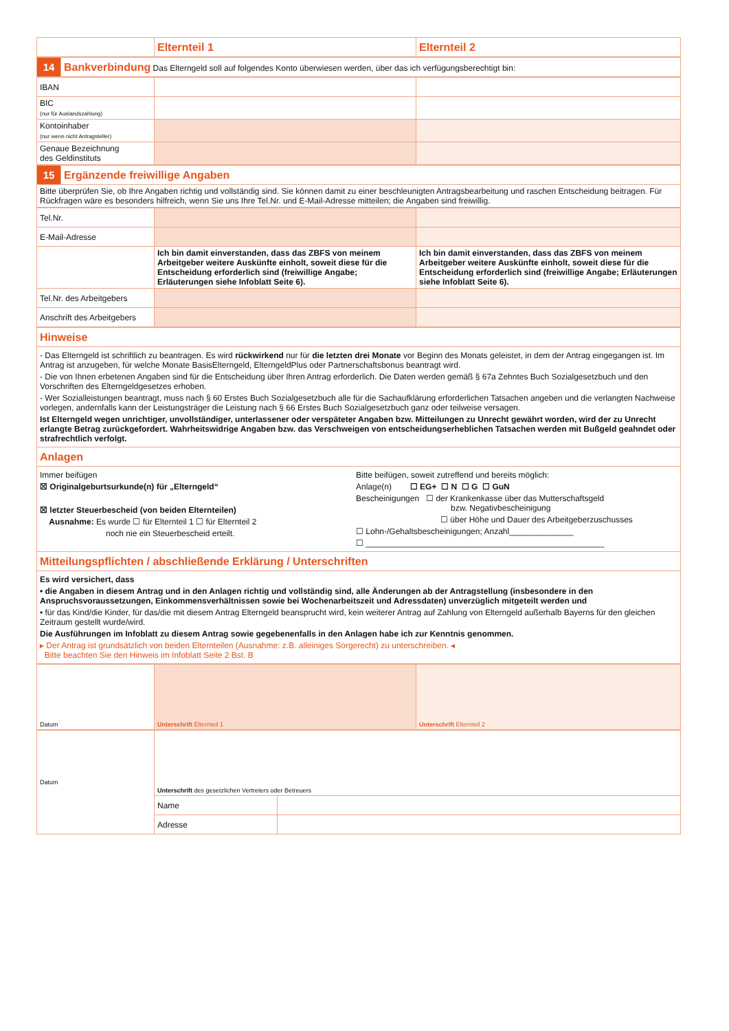| | Elternteil 1 | Elternteil 2 |
| 14 | Bankverbindung Das Elterngeld soll auf folgendes Konto überwiesen werden, über das ich verfügungsberechtigt bin: |
| IBAN | | |
| BIC (nur für Auslandszahlung) | | |
| Kontoinhaber (nur wenn nicht Antragsteller) | | |
| Genaue Bezeichnung des Geldinstituts | | |
| 15 | Ergänzende freiwillige Angaben |
| Bitte überprüfen Sie, ob Ihre Angaben richtig und vollständig sind. Sie können damit zu einer beschleunigten Antragsbearbeitung und raschen Entscheidung beitragen. Für Rückfragen wäre es besonders hilfreich, wenn Sie uns Ihre Tel.Nr. und E-Mail-Adresse mitteilen; die Angaben sind freiwillig. | |
| Tel.Nr. | | |
| E-Mail-Adresse | | |
| | Ich bin damit einverstanden, dass das ZBFS von meinem Arbeitgeber weitere Auskünfte einholt, soweit diese für die Entscheidung erforderlich sind (freiwillige Angabe; Erläuterungen siehe Infoblatt Seite 6). | Ich bin damit einverstanden, dass das ZBFS von meinem Arbeitgeber weitere Auskünfte einholt, soweit diese für die Entscheidung erforderlich sind (freiwillige Angabe; Erläuterungen siehe Infoblatt Seite 6). |
| Tel.Nr. des Arbeitgebers | | |
| Anschrift des Arbeitgebers | | |
| Hinweise |
| - Das Elterngeld ist schriftlich zu beantragen. Es wird rückwirkend nur für die letzten drei Monate vor Beginn des Monats geleistet, in dem der Antrag eingegangen ist. Im Antrag ist anzugeben, für welche Monate BasisElterngeld, ElterngeldPlus oder Partnerschaftsbonus beantragt wird. - Die von Ihnen erbetenen Angaben sind für die Entscheidung über Ihren Antrag erforderlich. Die Daten werden gemäß § 67a Zehntes Buch Sozialgesetzbuch und den Vorschriften des Elterngeldgesetzes erhoben. - Wer Sozialleistungen beantragt, muss nach § 60 Erstes Buch Sozialgesetzbuch alle für die Sachaufklärung erforderlichen Tatsachen angeben und die verlangten Nachweise vorlegen, andernfalls kann der Leistungsträger die Leistung nach § 66 Erstes Buch Sozialgesetzbuch ganz oder teilweise versagen. Ist Elterngeld wegen unrichtiger, unvollständiger, unterlassener oder verspäteter Angaben bzw. Mitteilungen zu Unrecht gewährt worden, wird der zu Unrecht erlangte Betrag zurückgefordert. Wahrheitswidrige Angaben bzw. das Verschweigen von entscheidungserheblichen Tatsachen werden mit Bußgeld geahndet oder strafrechtlich verfolgt. |
| Anlagen |
| Immer beifügen ☒ Originalgeburtsurkunde(n) für „Elterngeld“ ☒ letzter Steuerbescheid (von beiden Elternteilen) Ausnahme: Es wurde ☐ für Elternteil 1 ☐ für Elternteil 2 noch nie ein Steuerbescheid erteilt. Bitte beifügen, soweit zutreffend und bereits möglich: Anlage(n) ☐ EG+ ☐ N ☐ G ☐ GuN Bescheinigungen ☐ der Krankenkasse über das Mutterschaftsgeld bzw. Negativbescheinigung ☐ über Höhe und Dauer des Arbeitgeberzuschusses ☐ Lohn-/Gehaltsbescheinigungen; Anzahl______________ ☐ ____________________________________________________ |
| Mitteilungspflichten / abschließende Erklärung / Unterschriften |
| Es wird versichert, dass • die Angaben in diesem Antrag und in den Anlagen richtig und vollständig sind, alle Änderungen ab der Antragstellung (insbesondere in den Anspruchsvoraussetzungen, Einkommensverhältnissen sowie bei Wochenarbeitszeit und Adressdaten) unverzüglich mitgeteilt werden und • für das Kind/die Kinder, für das/die mit diesem Antrag Elterngeld beansprucht wird, kein weiterer Antrag auf Zahlung von Elterngeld außerhalb Bayerns für den gleichen Zeitraum gestellt wurde/wird. Die Ausführungen im Infoblatt zu diesem Antrag sowie gegebenenfalls in den Anlagen habe ich zur Kenntnis genommen. ▸ Der Antrag ist grundsätzlich von beiden Elternteilen (Ausnahme: z.B. alleiniges Sorgerecht) zu unterschreiben. ◂ Bitte beachten Sie den Hinweis im Infoblatt Seite 2 Bst. B |
| Datum | Unterschrift Elternteil 1 | Unterschrift Elternteil 2 |
| Datum | Unterschrift des gesetzlichen Vertreters oder Betreuers | |
| | Name | |
| | Adresse | |